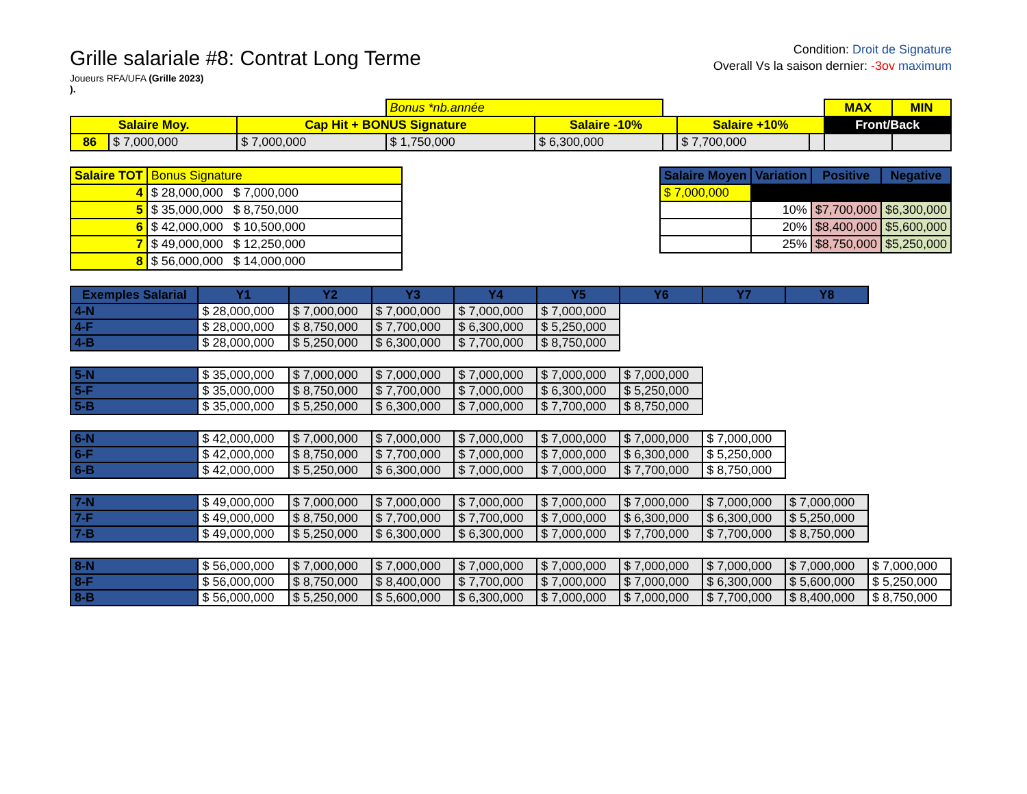Grille salariale #8: Contrat Long Terme
Joueurs RFA/UFA (Grille 2023)
).
Condition: Droit de Signature
Overall Vs la saison dernier: -3ov maximum
| | | | Bonus *nb.année | | | | | MAX | MIN |
| Salaire Moy. | | Cap Hit + BONUS Signature | | Salaire -10% | | Salaire +10% | | Front/Back | |
| 86 | $ 7,000,000 | $ 7,000,000 | $ 1,750,000 | $ 6,300,000 | | $ 7,700,000 | | | |
| Salaire TOT | Bonus Signature |
| --- | --- |
| 4 | $ 28,000,000 $ 7,000,000 |
| 5 | $ 35,000,000 $ 8,750,000 |
| 6 | $ 42,000,000 $ 10,500,000 |
| 7 | $ 49,000,000 $ 12,250,000 |
| 8 | $ 56,000,000 $ 14,000,000 |
| Salaire Moyen | Variation | Positive | Negative |
| --- | --- | --- | --- |
| $ 7,000,000 | | | |
| | 10% | $7,700,000 | $6,300,000 |
| | 20% | $8,400,000 | $5,600,000 |
| | 25% | $8,750,000 | $5,250,000 |
| Exemples Salarial | Y1 | Y2 | Y3 | Y4 | Y5 | Y6 | Y7 | Y8 | |
| --- | --- | --- | --- | --- | --- | --- | --- | --- | --- |
| 4-N | $ 28,000,000 | $ 7,000,000 | $ 7,000,000 | $ 7,000,000 | $ 7,000,000 | | | | |
| 4-F | $ 28,000,000 | $ 8,750,000 | $ 7,700,000 | $ 6,300,000 | $ 5,250,000 | | | | |
| 4-B | $ 28,000,000 | $ 5,250,000 | $ 6,300,000 | $ 7,700,000 | $ 8,750,000 | | | | |
| 5-N | $ 35,000,000 | $ 7,000,000 | $ 7,000,000 | $ 7,000,000 | $ 7,000,000 | $ 7,000,000 | | | |
| 5-F | $ 35,000,000 | $ 8,750,000 | $ 7,700,000 | $ 7,000,000 | $ 6,300,000 | $ 5,250,000 | | | |
| 5-B | $ 35,000,000 | $ 5,250,000 | $ 6,300,000 | $ 7,000,000 | $ 7,700,000 | $ 8,750,000 | | | |
| 6-N | $ 42,000,000 | $ 7,000,000 | $ 7,000,000 | $ 7,000,000 | $ 7,000,000 | $ 7,000,000 | $ 7,000,000 | | |
| 6-F | $ 42,000,000 | $ 8,750,000 | $ 7,700,000 | $ 7,000,000 | $ 7,000,000 | $ 6,300,000 | $ 5,250,000 | | |
| 6-B | $ 42,000,000 | $ 5,250,000 | $ 6,300,000 | $ 7,000,000 | $ 7,000,000 | $ 7,700,000 | $ 8,750,000 | | |
| 7-N | $ 49,000,000 | $ 7,000,000 | $ 7,000,000 | $ 7,000,000 | $ 7,000,000 | $ 7,000,000 | $ 7,000,000 | $ 7,000,000 | |
| 7-F | $ 49,000,000 | $ 8,750,000 | $ 7,700,000 | $ 7,700,000 | $ 7,000,000 | $ 6,300,000 | $ 6,300,000 | $ 5,250,000 | |
| 7-B | $ 49,000,000 | $ 5,250,000 | $ 6,300,000 | $ 6,300,000 | $ 7,000,000 | $ 7,700,000 | $ 7,700,000 | $ 8,750,000 | |
| 8-N | $ 56,000,000 | $ 7,000,000 | $ 7,000,000 | $ 7,000,000 | $ 7,000,000 | $ 7,000,000 | $ 7,000,000 | $ 7,000,000 | $ 7,000,000 |
| 8-F | $ 56,000,000 | $ 8,750,000 | $ 8,400,000 | $ 7,700,000 | $ 7,000,000 | $ 7,000,000 | $ 6,300,000 | $ 5,600,000 | $ 5,250,000 |
| 8-B | $ 56,000,000 | $ 5,250,000 | $ 5,600,000 | $ 6,300,000 | $ 7,000,000 | $ 7,000,000 | $ 7,700,000 | $ 8,400,000 | $ 8,750,000 |